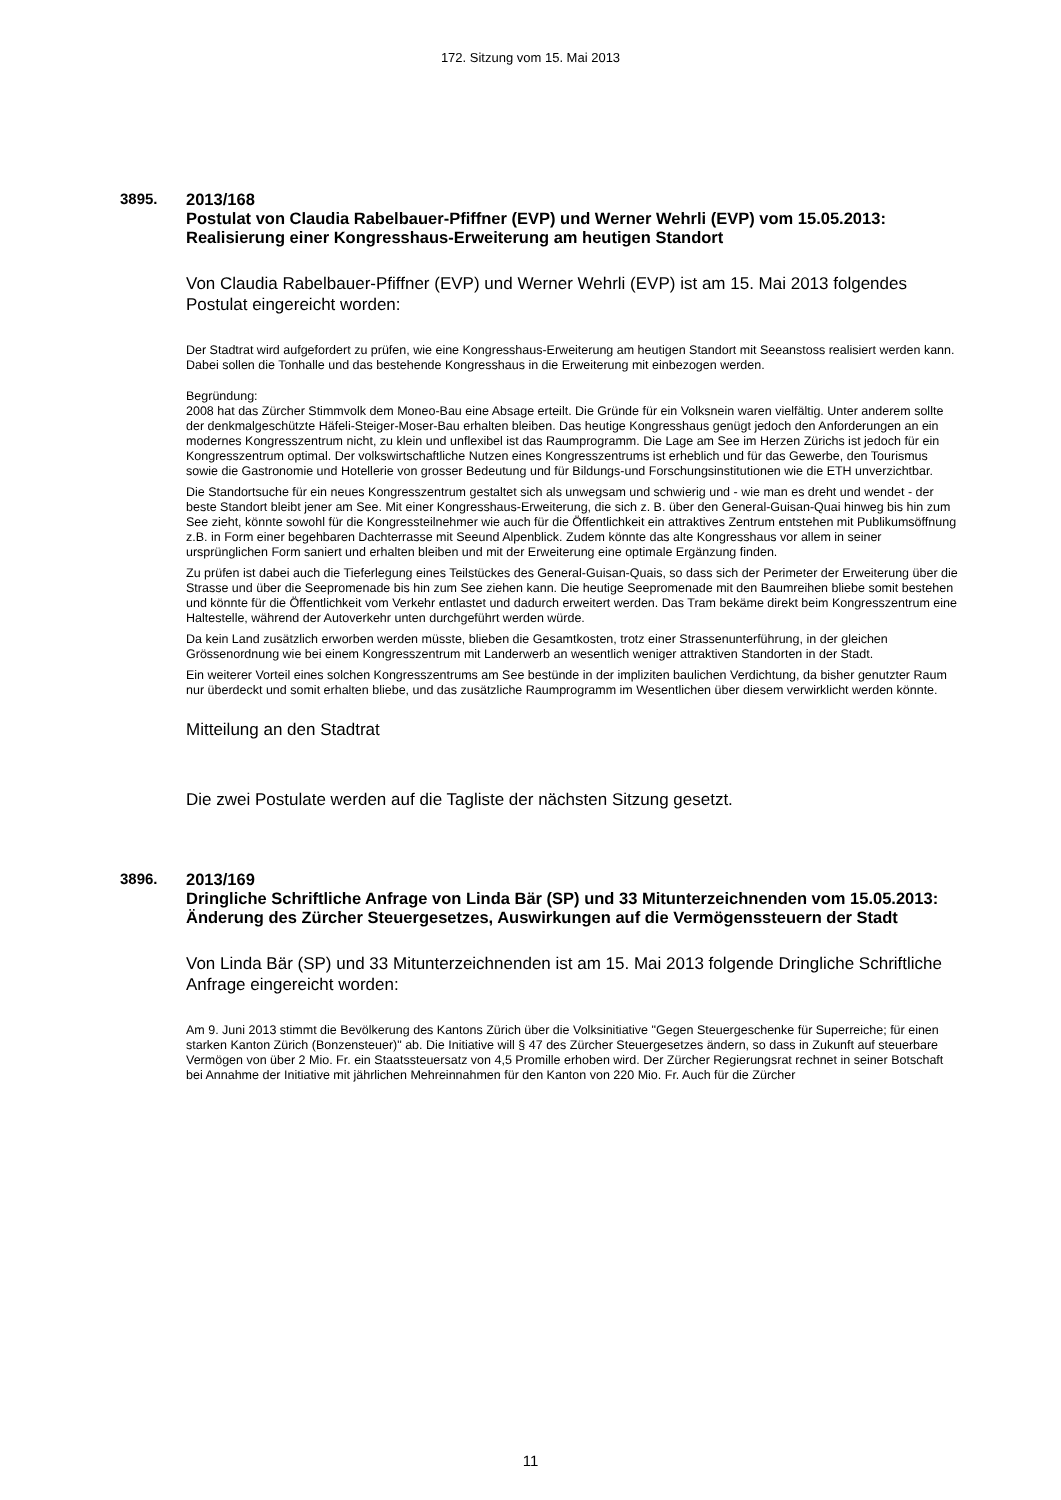172. Sitzung vom 15. Mai 2013
3895.
2013/168
Postulat von Claudia Rabelbauer-Pfiffner (EVP) und Werner Wehrli (EVP) vom 15.05.2013:
Realisierung einer Kongresshaus-Erweiterung am heutigen Standort
Von Claudia Rabelbauer-Pfiffner (EVP) und Werner Wehrli (EVP) ist am 15. Mai 2013 folgendes Postulat eingereicht worden:
Der Stadtrat wird aufgefordert zu prüfen, wie eine Kongresshaus-Erweiterung am heutigen Standort mit Seeanstoss realisiert werden kann. Dabei sollen die Tonhalle und das bestehende Kongresshaus in die Erweiterung mit einbezogen werden.
Begründung:
2008 hat das Zürcher Stimmvolk dem Moneo-Bau eine Absage erteilt. Die Gründe für ein Volksnein waren vielfältig. Unter anderem sollte der denkmalgeschützte Häfeli-Steiger-Moser-Bau erhalten bleiben. Das heutige Kongresshaus genügt jedoch den Anforderungen an ein modernes Kongresszentrum nicht, zu klein und unflexibel ist das Raumprogramm. Die Lage am See im Herzen Zürichs ist jedoch für ein Kongresszentrum optimal. Der volkswirtschaftliche Nutzen eines Kongresszentrums ist erheblich und für das Gewerbe, den Tourismus sowie die Gastronomie und Hotellerie von grosser Bedeutung und für Bildungs-und Forschungsinstitutionen wie die ETH unverzichtbar.
Die Standortsuche für ein neues Kongresszentrum gestaltet sich als unwegsam und schwierig und - wie man es dreht und wendet - der beste Standort bleibt jener am See. Mit einer Kongresshaus-Erweiterung, die sich z. B. über den General-Guisan-Quai hinweg bis hin zum See zieht, könnte sowohl für die Kongressteilnehmer wie auch für die Öffentlichkeit ein attraktives Zentrum entstehen mit Publikumsöffnung z.B. in Form einer begehbaren Dachterrasse mit Seeund Alpenblick. Zudem könnte das alte Kongresshaus vor allem in seiner ursprünglichen Form saniert und erhalten bleiben und mit der Erweiterung eine optimale Ergänzung finden.
Zu prüfen ist dabei auch die Tieferlegung eines Teilstückes des General-Guisan-Quais, so dass sich der Perimeter der Erweiterung über die Strasse und über die Seepromenade bis hin zum See ziehen kann. Die heutige Seepromenade mit den Baumreihen bliebe somit bestehen und könnte für die Öffentlichkeit vom Verkehr entlastet und dadurch erweitert werden. Das Tram bekäme direkt beim Kongresszentrum eine Haltestelle, während der Autoverkehr unten durchgeführt werden würde.
Da kein Land zusätzlich erworben werden müsste, blieben die Gesamtkosten, trotz einer Strassenunterführung, in der gleichen Grössenordnung wie bei einem Kongresszentrum mit Landerwerb an wesentlich weniger attraktiven Standorten in der Stadt.
Ein weiterer Vorteil eines solchen Kongresszentrums am See bestünde in der impliziten baulichen Verdichtung, da bisher genutzter Raum nur überdeckt und somit erhalten bliebe, und das zusätzliche Raumprogramm im Wesentlichen über diesem verwirklicht werden könnte.
Mitteilung an den Stadtrat
Die zwei Postulate werden auf die Tagliste der nächsten Sitzung gesetzt.
3896.
2013/169
Dringliche Schriftliche Anfrage von Linda Bär (SP) und 33 Mitunterzeichnenden vom 15.05.2013:
Änderung des Zürcher Steuergesetzes, Auswirkungen auf die Vermögenssteuern der Stadt
Von Linda Bär (SP) und 33 Mitunterzeichnenden ist am 15. Mai 2013 folgende Dringliche Schriftliche Anfrage eingereicht worden:
Am 9. Juni 2013 stimmt die Bevölkerung des Kantons Zürich über die Volksinitiative "Gegen Steuergeschenke für Superreiche; für einen starken Kanton Zürich (Bonzensteuer)" ab. Die Initiative will § 47 des Zürcher Steuergesetzes ändern, so dass in Zukunft auf steuerbare Vermögen von über 2 Mio. Fr. ein Staatssteuersatz von 4,5 Promille erhoben wird. Der Zürcher Regierungsrat rechnet in seiner Botschaft bei Annahme der Initiative mit jährlichen Mehreinnahmen für den Kanton von 220 Mio. Fr. Auch für die Zürcher
11